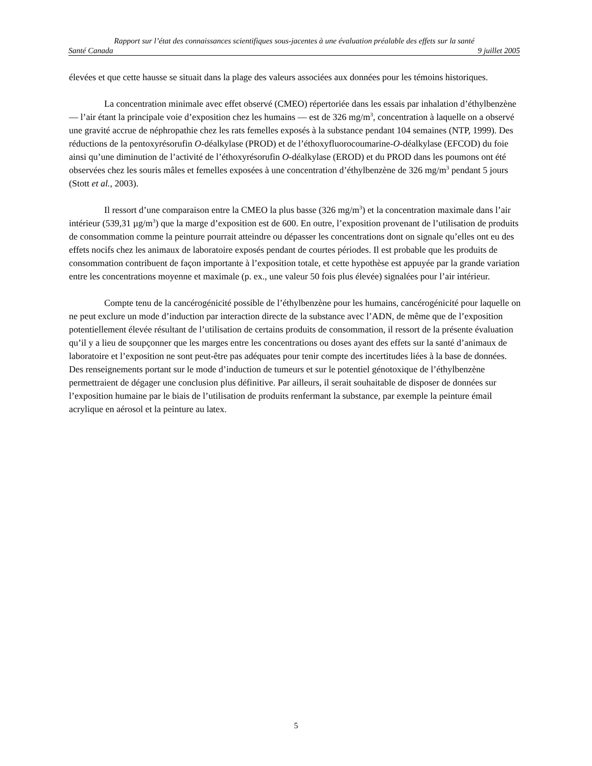Rapport sur l’état des connaissances scientifiques sous-jacentes à une évaluation préalable des effets sur la santé
Santé Canada 9 juillet 2005
élevées et que cette hausse se situait dans la plage des valeurs associées aux données pour les témoins historiques.
La concentration minimale avec effet observé (CMEO) répertoriée dans les essais par inhalation d’éthylbenzène — l’air étant la principale voie d’exposition chez les humains — est de 326 mg/m<sup>3</sup>, concentration à laquelle on a observé une gravité accrue de néphropathie chez les rats femelles exposés à la substance pendant 104 semaines (NTP, 1999). Des réductions de la pentoxyrésorufin O-déalkylase (PROD) et de l’éthoxyfluorocoumarine-O-déalkylase (EFCOD) du foie ainsi qu’une diminution de l’activité de l’éthoxyrésorufin O-déalkylase (EROD) et du PROD dans les poumons ont été observées chez les souris mâles et femelles exposées à une concentration d’éthylbenzène de 326 mg/m<sup>3</sup> pendant 5 jours (Stott et al., 2003).
Il ressort d’une comparaison entre la CMEO la plus basse (326 mg/m<sup>3</sup>) et la concentration maximale dans l’air intérieur (539,31 µg/m<sup>3</sup>) que la marge d’exposition est de 600. En outre, l’exposition provenant de l’utilisation de produits de consommation comme la peinture pourrait atteindre ou dépasser les concentrations dont on signale qu’elles ont eu des effets nocifs chez les animaux de laboratoire exposés pendant de courtes périodes. Il est probable que les produits de consommation contribuent de façon importante à l’exposition totale, et cette hypothèse est appuyée par la grande variation entre les concentrations moyenne et maximale (p. ex., une valeur 50 fois plus élevée) signalées pour l’air intérieur.
Compte tenu de la cancérogénicité possible de l’éthylbenzène pour les humains, cancérogénicité pour laquelle on ne peut exclure un mode d’induction par interaction directe de la substance avec l’ADN, de même que de l’exposition potentiellement élevée résultant de l’utilisation de certains produits de consommation, il ressort de la présente évaluation qu’il y a lieu de soupçonner que les marges entre les concentrations ou doses ayant des effets sur la santé d’animaux de laboratoire et l’exposition ne sont peut-être pas adéquates pour tenir compte des incertitudes liées à la base de données. Des renseignements portant sur le mode d’induction de tumeurs et sur le potentiel génotoxique de l’éthylbenzène permettraient de dégager une conclusion plus définitive. Par ailleurs, il serait souhaitable de disposer de données sur l’exposition humaine par le biais de l’utilisation de produits renfermant la substance, par exemple la peinture émail acrylique en aérosol et la peinture au latex.
5